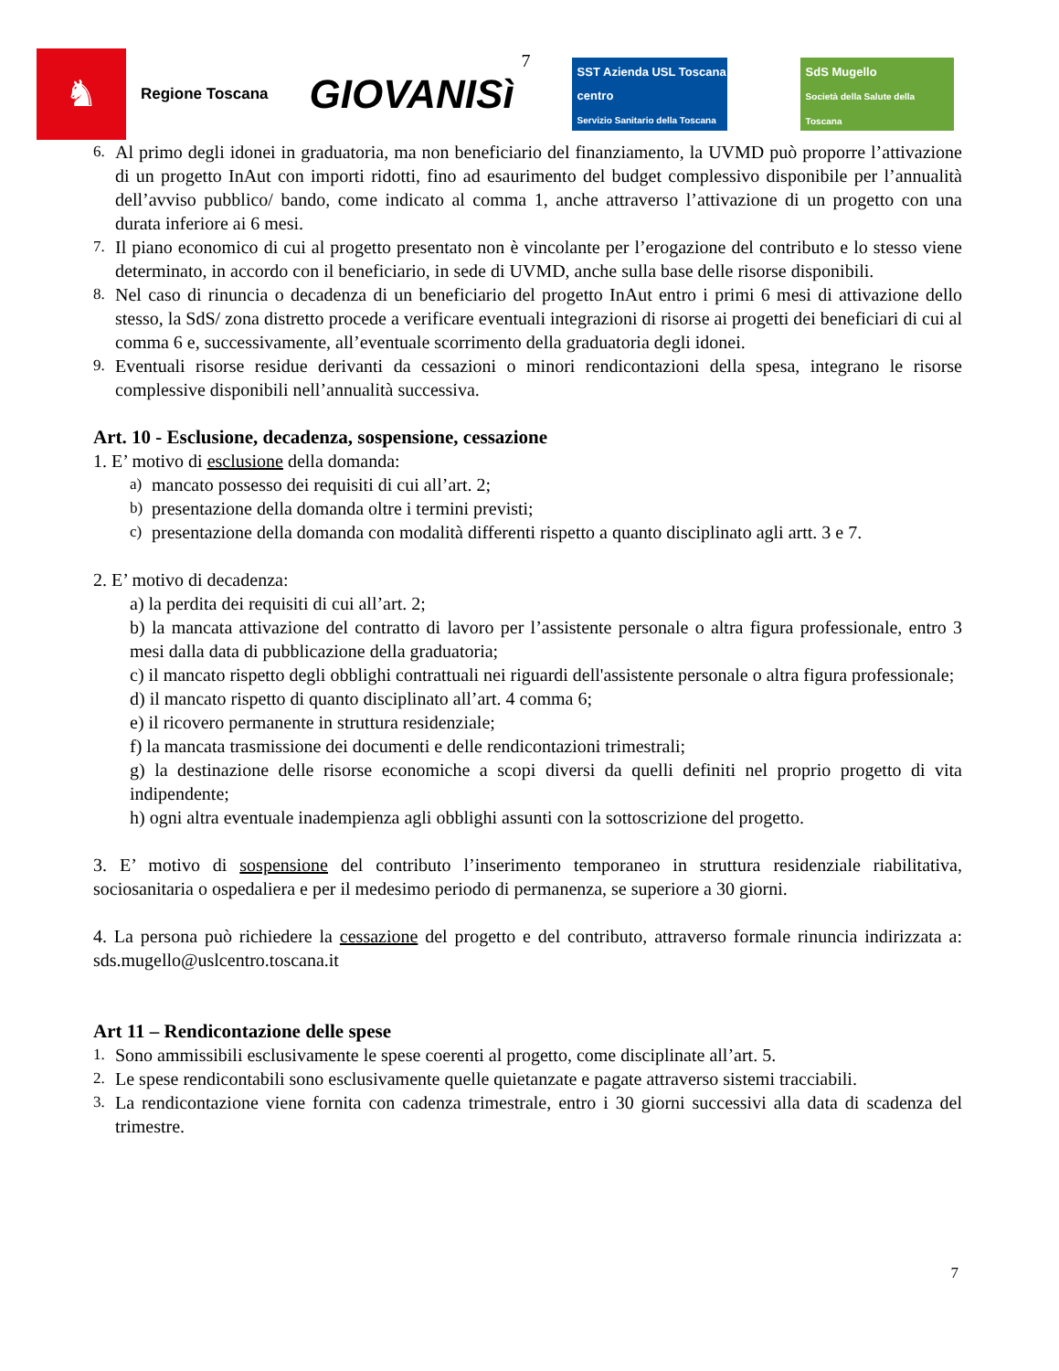♞
Regione Toscana
GIOVANISì
7
SST Azienda USL Toscana centro
Servizio Sanitario della Toscana
SdS Mugello
Società della Salute della Toscana
6.
Al primo degli idonei in graduatoria, ma non beneficiario del finanziamento, la UVMD può proporre l’attivazione di un progetto InAut con importi ridotti, fino ad esaurimento del budget complessivo disponibile per l’annualità dell’avviso pubblico/ bando, come indicato al comma 1, anche attraverso l’attivazione di un progetto con una durata inferiore ai 6 mesi.
7.
Il piano economico di cui al progetto presentato non è vincolante per l’erogazione del contributo e lo stesso viene determinato, in accordo con il beneficiario, in sede di UVMD, anche sulla base delle risorse disponibili.
8.
Nel caso di rinuncia o decadenza di un beneficiario del progetto InAut entro i primi 6 mesi di attivazione dello stesso, la SdS/ zona distretto procede a verificare eventuali integrazioni di risorse ai progetti dei beneficiari di cui al comma 6 e, successivamente, all’eventuale scorrimento della graduatoria degli idonei.
9.
Eventuali risorse residue derivanti da cessazioni o minori rendicontazioni della spesa, integrano le risorse complessive disponibili nell’annualità successiva.
Art. 10 - Esclusione, decadenza, sospensione, cessazione
1. E’ motivo di esclusione della domanda:
a)
mancato possesso dei requisiti di cui all’art. 2;
b)
presentazione della domanda oltre i termini previsti;
c)
presentazione della domanda con modalità differenti rispetto a quanto disciplinato agli artt. 3 e 7.
2. E’ motivo di decadenza:
a) la perdita dei requisiti di cui all’art. 2;
b) la mancata attivazione del contratto di lavoro per l’assistente personale o altra figura professionale, entro 3 mesi dalla data di pubblicazione della graduatoria;
c) il mancato rispetto degli obblighi contrattuali nei riguardi dell'assistente personale o altra figura professionale;
d) il mancato rispetto di quanto disciplinato all’art. 4 comma 6;
e) il ricovero permanente in struttura residenziale;
f) la mancata trasmissione dei documenti e delle rendicontazioni trimestrali;
g) la destinazione delle risorse economiche a scopi diversi da quelli definiti nel proprio progetto di vita indipendente;
h) ogni altra eventuale inadempienza agli obblighi assunti con la sottoscrizione del progetto.
3. E’ motivo di sospensione del contributo l’inserimento temporaneo in struttura residenziale riabilitativa, sociosanitaria o ospedaliera e per il medesimo periodo di permanenza, se superiore a 30 giorni.
4. La persona può richiedere la cessazione del progetto e del contributo, attraverso formale rinuncia indirizzata a: sds.mugello@uslcentro.toscana.it
Art 11 – Rendicontazione delle spese
1.
Sono ammissibili esclusivamente le spese coerenti al progetto, come disciplinate all’art. 5.
2.
Le spese rendicontabili sono esclusivamente quelle quietanzate e pagate attraverso sistemi tracciabili.
3.
La rendicontazione viene fornita con cadenza trimestrale, entro i 30 giorni successivi alla data di scadenza del trimestre.
7